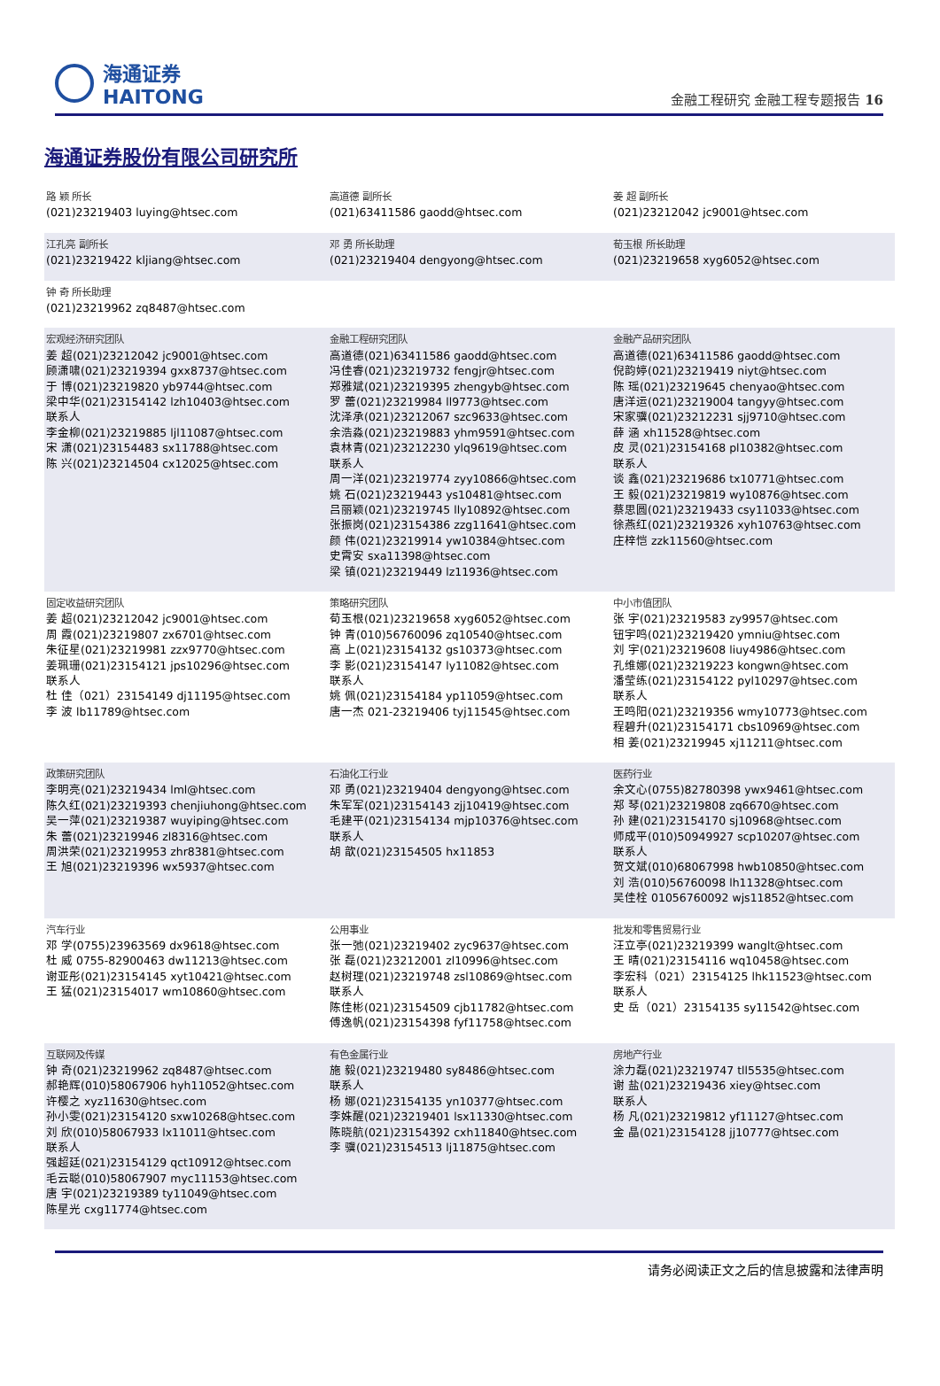海通证券
HAITONG
金融工程研究 金融工程专题报告 16
海通证券股份有限公司研究所
| 路 颖 所长 (021)23219403 luying@htsec.com | 高道德 副所长 (021)63411586 gaodd@htsec.com | 姜 超 副所长 (021)23212042 jc9001@htsec.com |
| 江孔亮 副所长 (021)23219422 kljiang@htsec.com | 邓 勇 所长助理 (021)23219404 dengyong@htsec.com | 荀玉根 所长助理 (021)23219658 xyg6052@htsec.com |
| 钟 奇 所长助理 (021)23219962 zq8487@htsec.com | | |
| 宏观经济研究团队 姜 超(021)23212042 jc9001@htsec.com 顾潇啸(021)23219394 gxx8737@htsec.com 于 博(021)23219820 yb9744@htsec.com 梁中华(021)23154142 lzh10403@htsec.com 联系人 李金柳(021)23219885 ljl11087@htsec.com 宋 潇(021)23154483 sx11788@htsec.com 陈 兴(021)23214504 cx12025@htsec.com | 金融工程研究团队 高道德(021)63411586 gaodd@htsec.com 冯佳睿(021)23219732 fengjr@htsec.com 郑雅斌(021)23219395 zhengyb@htsec.com 罗 蕾(021)23219984 ll9773@htsec.com 沈泽承(021)23212067 szc9633@htsec.com 余浩淼(021)23219883 yhm9591@htsec.com 袁林青(021)23212230 ylq9619@htsec.com 联系人 周一洋(021)23219774 zyy10866@htsec.com 姚 石(021)23219443 ys10481@htsec.com 吕丽颖(021)23219745 lly10892@htsec.com 张振岗(021)23154386 zzg11641@htsec.com 颜 伟(021)23219914 yw10384@htsec.com 史霄安 sxa11398@htsec.com 梁 镇(021)23219449 lz11936@htsec.com | 金融产品研究团队 高道德(021)63411586 gaodd@htsec.com 倪韵婷(021)23219419 niyt@htsec.com 陈 瑶(021)23219645 chenyao@htsec.com 唐洋运(021)23219004 tangyy@htsec.com 宋家骥(021)23212231 sjj9710@htsec.com 薛 涵 xh11528@htsec.com 皮 灵(021)23154168 pl10382@htsec.com 联系人 谈 鑫(021)23219686 tx10771@htsec.com 王 毅(021)23219819 wy10876@htsec.com 蔡思圆(021)23219433 csy11033@htsec.com 徐燕红(021)23219326 xyh10763@htsec.com 庄梓恺 zzk11560@htsec.com |
| 固定收益研究团队 姜 超(021)23212042 jc9001@htsec.com 周 霞(021)23219807 zx6701@htsec.com 朱征星(021)23219981 zzx9770@htsec.com 姜珮珊(021)23154121 jps10296@htsec.com 联系人 杜 佳（021）23154149 dj11195@htsec.com 李 波 lb11789@htsec.com | 策略研究团队 荀玉根(021)23219658 xyg6052@htsec.com 钟 青(010)56760096 zq10540@htsec.com 高 上(021)23154132 gs10373@htsec.com 李 影(021)23154147 ly11082@htsec.com 联系人 姚 佩(021)23154184 yp11059@htsec.com 唐一杰 021-23219406 tyj11545@htsec.com | 中小市值团队 张 宇(021)23219583 zy9957@htsec.com 钮宇鸣(021)23219420 ymniu@htsec.com 刘 宇(021)23219608 liuy4986@htsec.com 孔维娜(021)23219223 kongwn@htsec.com 潘莹练(021)23154122 pyl10297@htsec.com 联系人 王鸣阳(021)23219356 wmy10773@htsec.com 程碧升(021)23154171 cbs10969@htsec.com 相 姜(021)23219945 xj11211@htsec.com |
| 政策研究团队 李明亮(021)23219434 lml@htsec.com 陈久红(021)23219393 chenjiuhong@htsec.com 吴一萍(021)23219387 wuyiping@htsec.com 朱 蕾(021)23219946 zl8316@htsec.com 周洪荣(021)23219953 zhr8381@htsec.com 王 旭(021)23219396 wx5937@htsec.com | 石油化工行业 邓 勇(021)23219404 dengyong@htsec.com 朱军军(021)23154143 zjj10419@htsec.com 毛建平(021)23154134 mjp10376@htsec.com 联系人 胡 歆(021)23154505 hx11853 | 医药行业 余文心(0755)82780398 ywx9461@htsec.com 郑 琴(021)23219808 zq6670@htsec.com 孙 建(021)23154170 sj10968@htsec.com 师成平(010)50949927 scp10207@htsec.com 联系人 贺文斌(010)68067998 hwb10850@htsec.com 刘 浩(010)56760098 lh11328@htsec.com 吴佳栓 01056760092 wjs11852@htsec.com |
| 汽车行业 邓 学(0755)23963569 dx9618@htsec.com 杜 威 0755-82900463 dw11213@htsec.com 谢亚彤(021)23154145 xyt10421@htsec.com 王 猛(021)23154017 wm10860@htsec.com | 公用事业 张一弛(021)23219402 zyc9637@htsec.com 张 磊(021)23212001 zl10996@htsec.com 赵树理(021)23219748 zsl10869@htsec.com 联系人 陈佳彬(021)23154509 cjb11782@htsec.com 傅逸帆(021)23154398 fyf11758@htsec.com | 批发和零售贸易行业 汪立亭(021)23219399 wanglt@htsec.com 王 晴(021)23154116 wq10458@htsec.com 李宏科（021）23154125 lhk11523@htsec.com 联系人 史 岳（021）23154135 sy11542@htsec.com |
| 互联网及传媒 钟 奇(021)23219962 zq8487@htsec.com 郝艳辉(010)58067906 hyh11052@htsec.com 许樱之 xyz11630@htsec.com 孙小雯(021)23154120 sxw10268@htsec.com 刘 欣(010)58067933 lx11011@htsec.com 联系人 强超廷(021)23154129 qct10912@htsec.com 毛云聪(010)58067907 myc11153@htsec.com 唐 宇(021)23219389 ty11049@htsec.com 陈星光 cxg11774@htsec.com | 有色金属行业 施 毅(021)23219480 sy8486@htsec.com 联系人 杨 娜(021)23154135 yn10377@htsec.com 李姝醒(021)23219401 lsx11330@htsec.com 陈晓航(021)23154392 cxh11840@htsec.com 李 骥(021)23154513 lj11875@htsec.com | 房地产行业 涂力磊(021)23219747 tll5535@htsec.com 谢 盐(021)23219436 xiey@htsec.com 联系人 杨 凡(021)23219812 yf11127@htsec.com 金 晶(021)23154128 jj10777@htsec.com |
请务必阅读正文之后的信息披露和法律声明